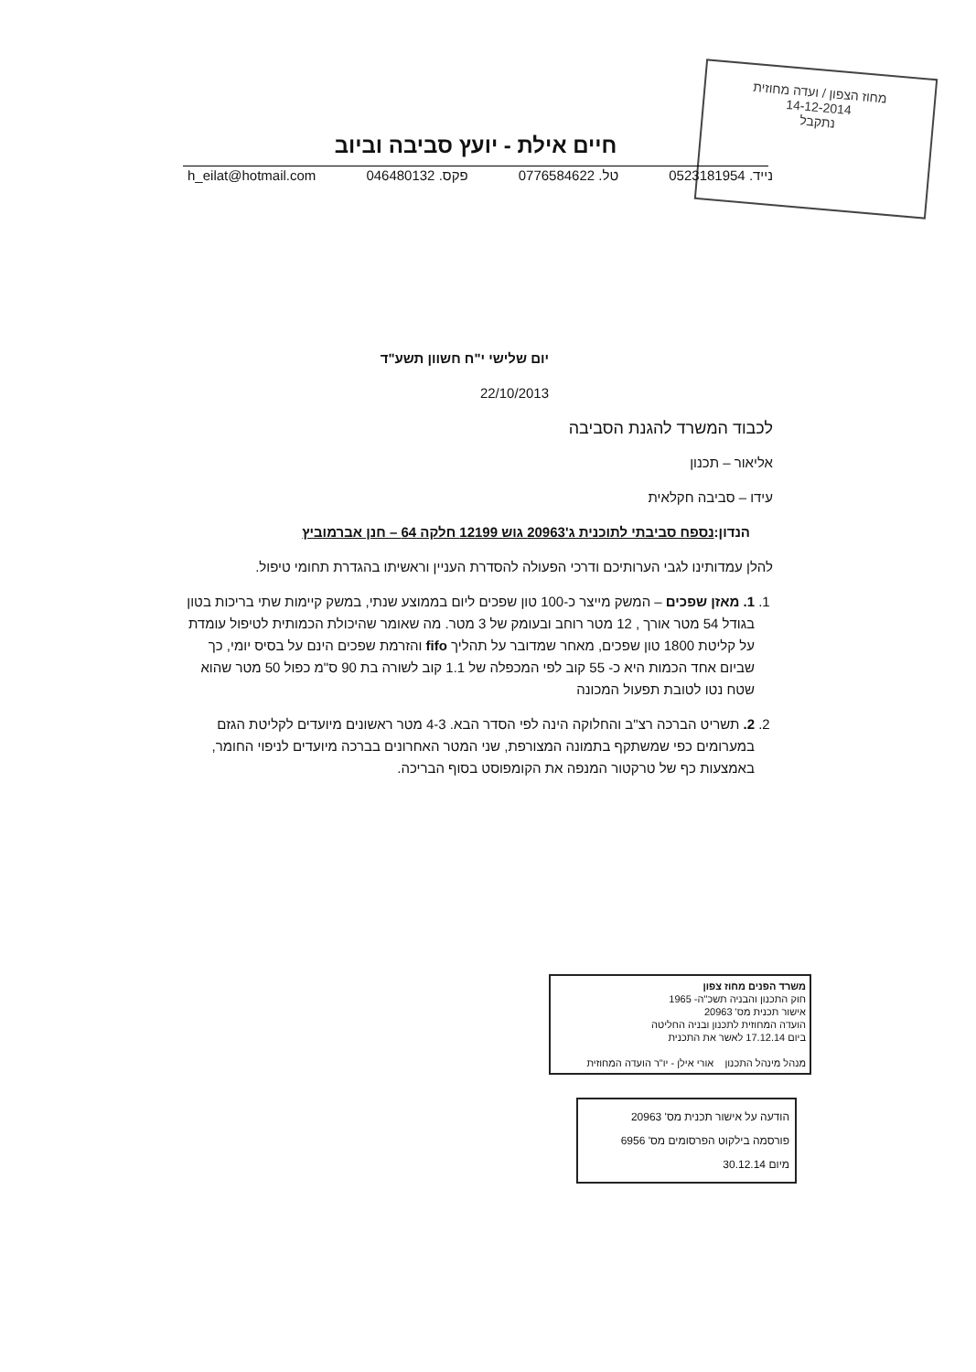מחוז הצפון / ועדה מחוזית
14-12-2014
נתקבל
חיים אילת - יועץ סביבה וביוב
נייד. 0523181954 טל. 0776584622 פקס. 046480132 h_eilat@hotmail.com
יום שלישי י"ח חשוון תשע"ד
22/10/2013
לכבוד המשרד להגנת הסביבה
אליאור – תכנון
עידו – סביבה חקלאית
הנדון:נספח סביבתי לתוכנית ג'20963 גוש 12199 חלקה 64 – חנן אברמוביץ
להלן עמדותינו לגבי הערותיכם ודרכי הפעולה להסדרת העניין וראשיתו בהגדרת תחומי טיפול.
1. 1. מאזן שפכים – המשק מייצר כ-100 טון שפכים ליום בממוצע שנתי, במשק קיימות שתי בריכות בטון בגודל 54 מטר אורך , 12 מטר רוחב ובעומק של 3 מטר. מה שאומר שהיכולת הכמותית לטיפול עומדת על קליטת 1800 טון שפכים, מאחר שמדובר על תהליך fifo והזרמת שפכים הינם על בסיס יומי, כך שביום אחד הכמות היא כ- 55 קוב לפי המכפלה של 1.1 קוב לשורה בת 90 ס"מ כפול 50 מטר שהוא שטח נטו לטובת תפעול המכונה
2. 2. תשריט הברכה רצ"ב והחלוקה הינה לפי הסדר הבא. 4-3 מטר ראשונים מיועדים לקליטת הגזם במערומים כפי שמשתקף בתמונה המצורפת, שני המטר האחרונים בברכה מיועדים לניפוי החומר, באמצעות כף של טרקטור המנפה את הקומפוסט בסוף הבריכה.
משרד הפנים מחוז צפון
חוק התכנון והבניה תשכ"ה- 1965
אישור תכנית מס' 20963
הועדה המחוזית לתכנון ובניה החליטה
ביום 17.12.14 לאשר את התכנית
מנהל מינהל התכנון אורי אילן - יו"ר הועדה המחוזית
הודעה על אישור תכנית מס' 20963
פורסמה בילקוט הפרסומים מס' 6956
מיום 30.12.14